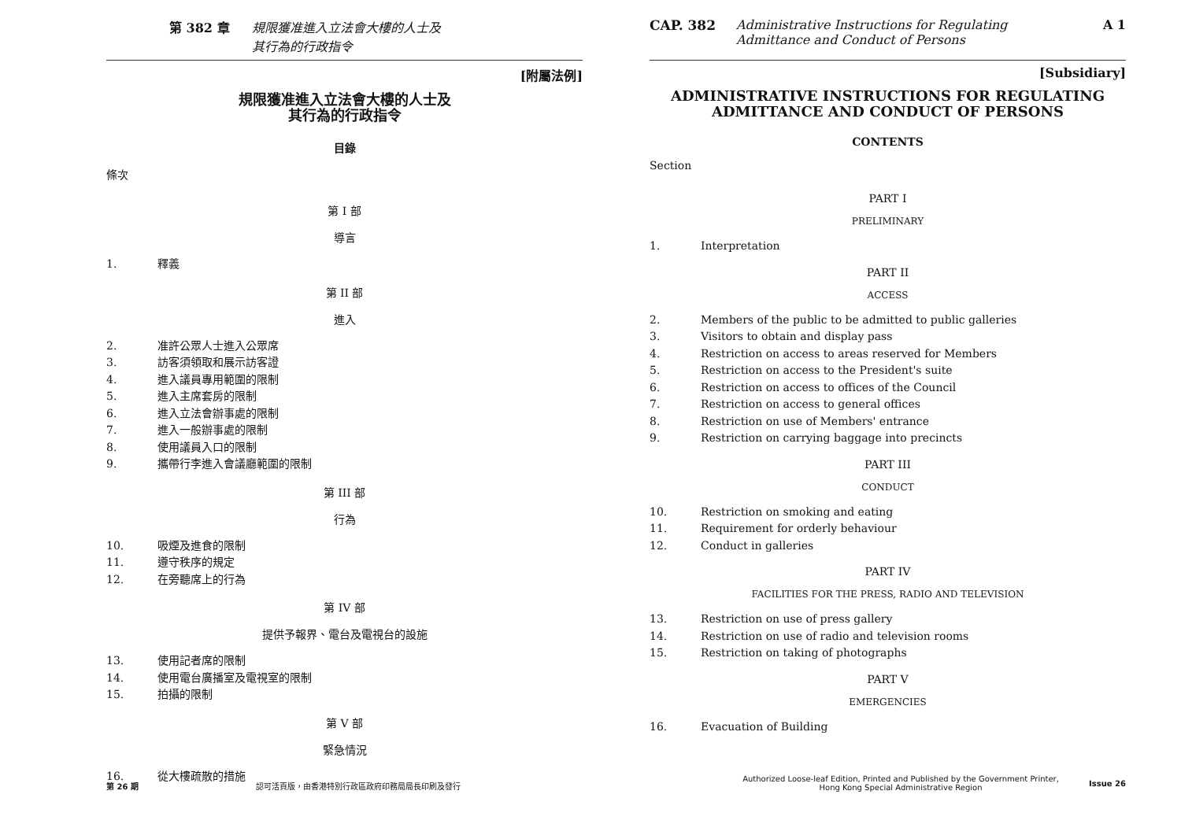第 382 章 規限獲准進入立法會大樓的人士及
其行為的行政指令
[附屬法例]
規限獲准進入立法會大樓的人士及
其行為的行政指令
目錄
條次
第 I 部
導言
1. 釋義
第 II 部
進入
2. 准許公眾人士進入公眾席
3. 訪客須領取和展示訪客證
4. 進入議員專用範圍的限制
5. 進入主席套房的限制
6. 進入立法會辦事處的限制
7. 進入一般辦事處的限制
8. 使用議員入口的限制
9. 攜帶行李進入會議廳範圍的限制
第 III 部
行為
10. 吸煙及進食的限制
11. 遵守秩序的規定
12. 在旁聽席上的行為
第 IV 部
提供予報界、電台及電視台的設施
13. 使用記者席的限制
14. 使用電台廣播室及電視室的限制
15. 拍攝的限制
第 V 部
緊急情況
16. 從大樓疏散的措施
第 26 期 認可活頁版，由香港特別行政區政府印務局局長印刷及發行
CAP. 382 Administrative Instructions for Regulating
Admittance and Conduct of Persons A 1
[Subsidiary]
ADMINISTRATIVE INSTRUCTIONS FOR REGULATING
ADMITTANCE AND CONDUCT OF PERSONS
CONTENTS
Section
PART I
PRELIMINARY
1. Interpretation
PART II
ACCESS
2. Members of the public to be admitted to public galleries
3. Visitors to obtain and display pass
4. Restriction on access to areas reserved for Members
5. Restriction on access to the President's suite
6. Restriction on access to offices of the Council
7. Restriction on access to general offices
8. Restriction on use of Members' entrance
9. Restriction on carrying baggage into precincts
PART III
CONDUCT
10. Restriction on smoking and eating
11. Requirement for orderly behaviour
12. Conduct in galleries
PART IV
FACILITIES FOR THE PRESS, RADIO AND TELEVISION
13. Restriction on use of press gallery
14. Restriction on use of radio and television rooms
15. Restriction on taking of photographs
PART V
EMERGENCIES
16. Evacuation of Building
Authorized Loose-leaf Edition, Printed and Published by the Government Printer,
Hong Kong Special Administrative Region Issue 26